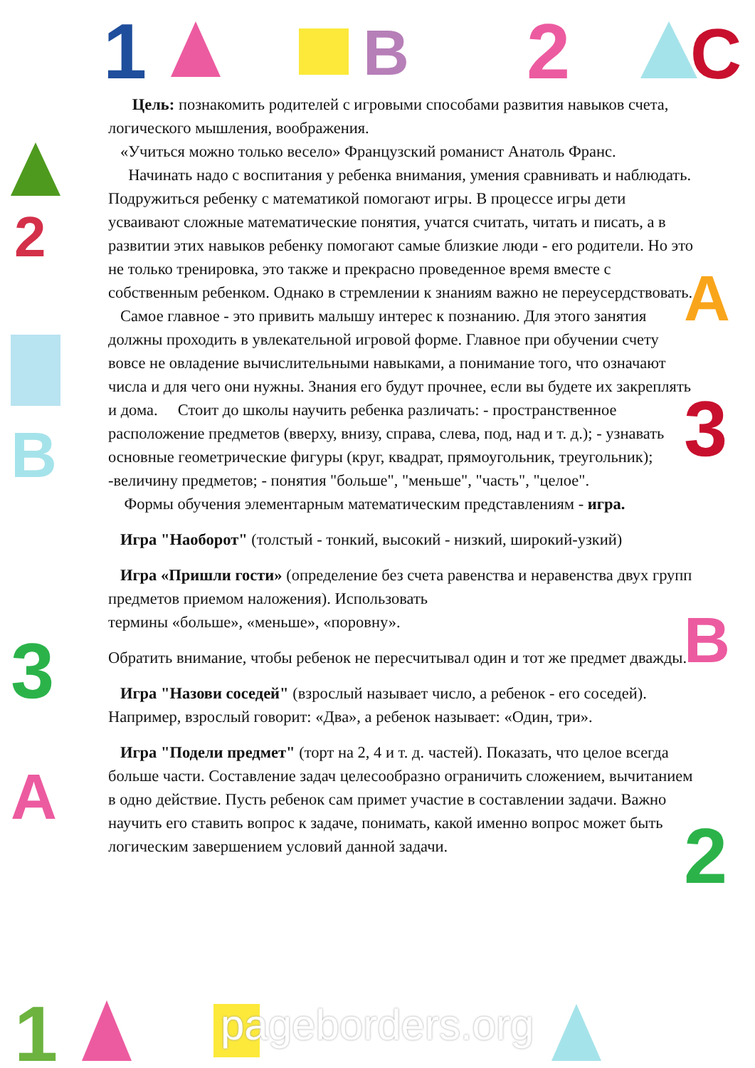1
B
2
C
2
B
3
A
A
3
B
2
1
Цель: познакомить родителей с игровыми способами развития навыков счета, логического мышления, воображения.
«Учиться можно только весело» Французский романист Анатоль Франс.
Начинать надо с воспитания у ребенка внимания, умения сравнивать и наблюдать. Подружиться ребенку с математикой помогают игры. В процессе игры дети усваивают сложные математические понятия, учатся считать, читать и писать, а в развитии этих навыков ребенку помогают самые близкие люди - его родители. Но это не только тренировка, это также и прекрасно проведенное время вместе с собственным ребенком. Однако в стремлении к знаниям важно не переусердствовать.
Самое главное - это привить малышу интерес к познанию. Для этого занятия должны проходить в увлекательной игровой форме. Главное при обучении счету вовсе не овладение вычислительными навыками, а понимание того, что означают числа и для чего они нужны. Знания его будут прочнее, если вы будете их закреплять и дома. Стоит до школы научить ребенка различать: - пространственное расположение предметов (вверху, внизу, справа, слева, под, над и т. д.); - узнавать основные геометрические фигуры (круг, квадрат, прямоугольник, треугольник); -величину предметов; - понятия "больше", "меньше", "часть", "целое".
Формы обучения элементарным математическим представлениям - игра.
Игра "Наоборот" (толстый - тонкий, высокий - низкий, широкий-узкий)
Игра «Пришли гости» (определение без счета равенства и неравенства двух групп предметов приемом наложения). Использовать
термины «больше», «меньше», «поровну».
Обратить внимание, чтобы ребенок не пересчитывал один и тот же предмет дважды.
Игра "Назови соседей" (взрослый называет число, а ребенок - его соседей). Например, взрослый говорит: «Два», а ребенок называет: «Один, три».
Игра "Подели предмет" (торт на 2, 4 и т. д. частей). Показать, что целое всегда больше части. Составление задач целесообразно ограничить сложением, вычитанием в одно действие. Пусть ребенок сам примет участие в составлении задачи. Важно научить его ставить вопрос к задаче, понимать, какой именно вопрос может быть логическим завершением условий данной задачи.
pageborders.org